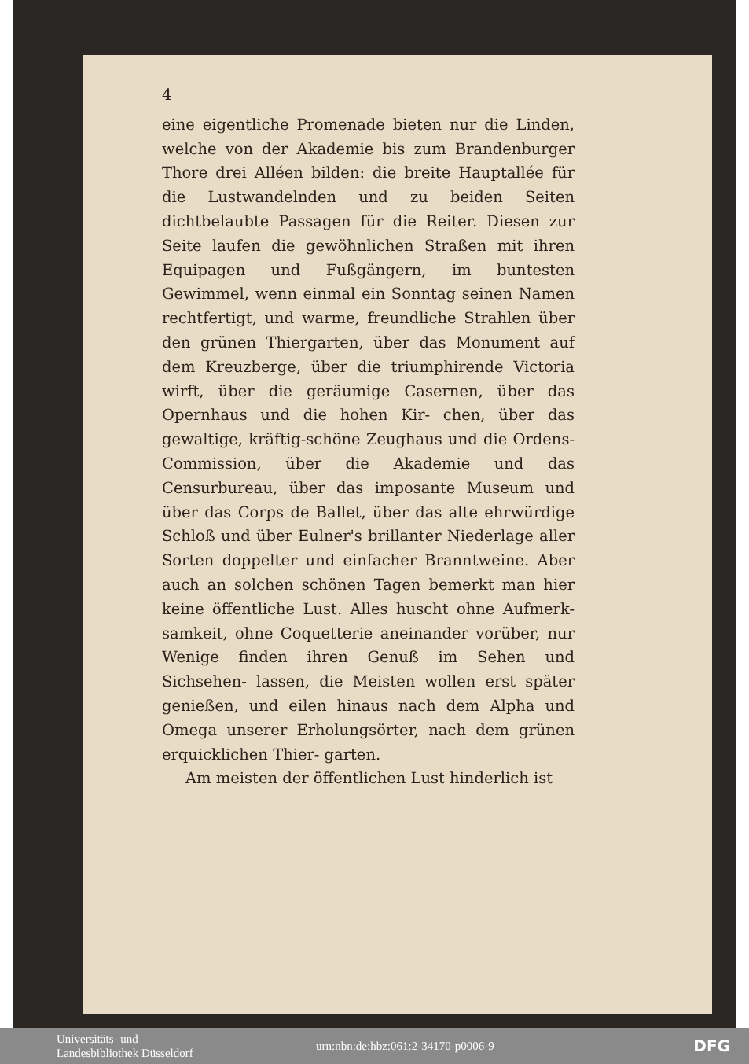4
eine eigentliche Promenade bieten nur die Linden, welche von der Akademie bis zum Brandenburger Thore drei Alléen bilden: die breite Hauptallée für die Lustwandelnden und zu beiden Seiten dichtbelaubte Passagen für die Reiter. Diesen zur Seite laufen die gewöhnlichen Straßen mit ihren Equipagen und Fußgängern, im buntesten Gewimmel, wenn einmal ein Sonntag seinen Namen rechtfertigt, und warme, freundliche Strahlen über den grünen Thiergarten, über das Monument auf dem Kreuzberge, über die triumphirende Victoria wirft, über die geräumige Casernen, über das Opernhaus und die hohen Kir- chen, über das gewaltige, kräftig-schöne Zeughaus und die Ordens-Commission, über die Akademie und das Censurbureau, über das imposante Museum und über das Corps de Ballet, über das alte ehrwürdige Schloß und über Eulner's brillanter Niederlage aller Sorten doppelter und einfacher Branntweine. Aber auch an solchen schönen Tagen bemerkt man hier keine öffentliche Lust. Alles huscht ohne Aufmerk- samkeit, ohne Coquetterie aneinander vorüber, nur Wenige finden ihren Genuß im Sehen und Sichsehen- lassen, die Meisten wollen erst später genießen, und eilen hinaus nach dem Alpha und Omega unserer Erholungsörter, nach dem grünen erquicklichen Thier- garten.
Am meisten der öffentlichen Lust hinderlich ist
Universitäts- und
Landesbibliothek Düsseldorf
urn:nbn:de:hbz:061:2-34170-p0006-9
DFG